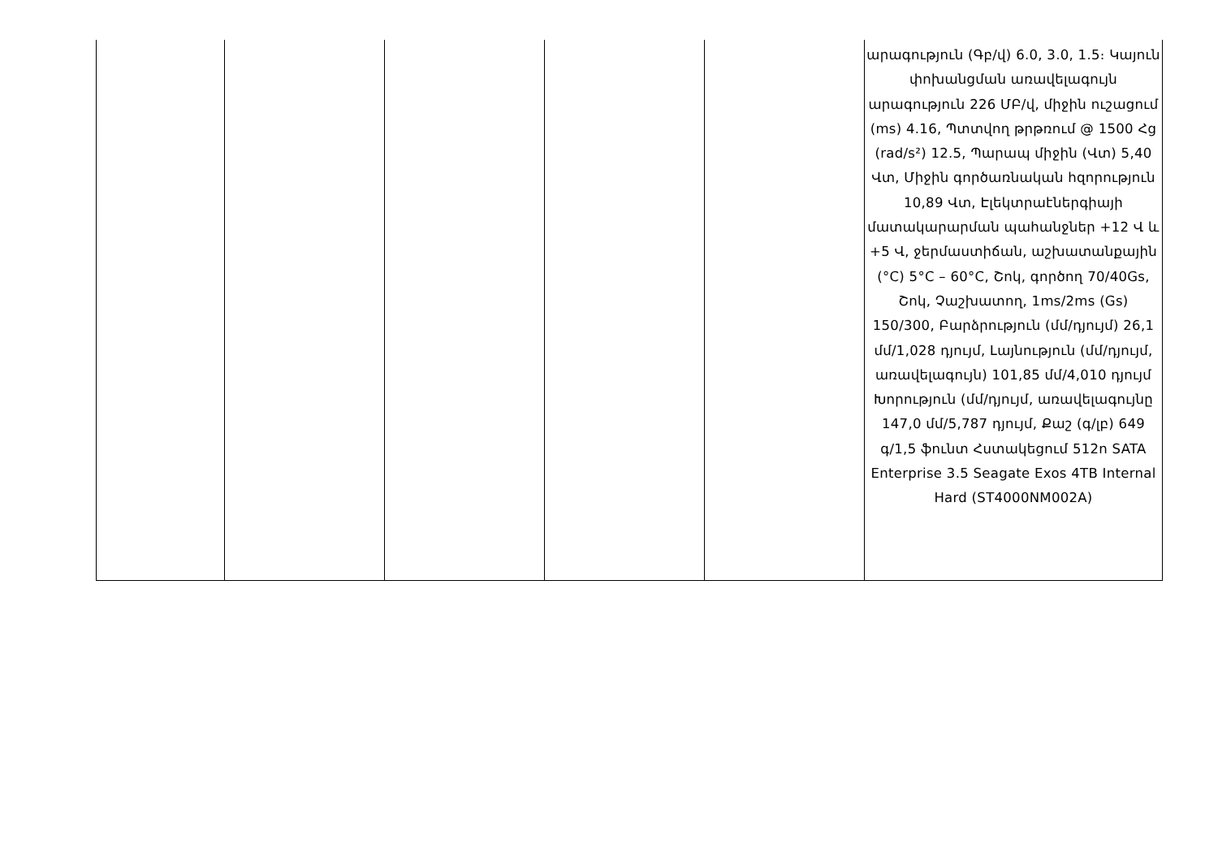| | | | | | արագություն (Գբ/վ) 6.0, 3.0, 1.5։ Կայուն փոխանցման առավելագույն արագություն 226 ՄԲ/վ, միջին ուշացում (ms) 4.16, Պտտվող թրթռում @ 1500 Հց (rad/s²) 12.5, Պարապ միջին (Վտ) 5,40 Վտ, Միջին գործառնական հզորություն 10,89 Վտ, Էլեկտրաէներգիայի մատակարարման պահանջներ +12 Վ և +5 Վ, ջերմաստիճան, աշխատանքային (°C) 5°C – 60°C, Շոկ, գործող 70/40Gs, Շոկ, Չաշխատող, 1ms/2ms (Gs) 150/300, Բարձրություն (մմ/դյույմ) 26,1 մմ/1,028 դյույմ, Լայնություն (մմ/դյույմ, առավելագույն) 101,85 մմ/4,010 դյույմ Խորություն (մմ/դյույմ, առավելագույնը 147,0 մմ/5,787 դյույմ, Քաշ (գ/լբ) 649 գ/1,5 ֆունտ Հստակեցում 512n SATA Enterprise 3.5 Seagate Exos 4TB Internal Hard (ST4000NM002A) |